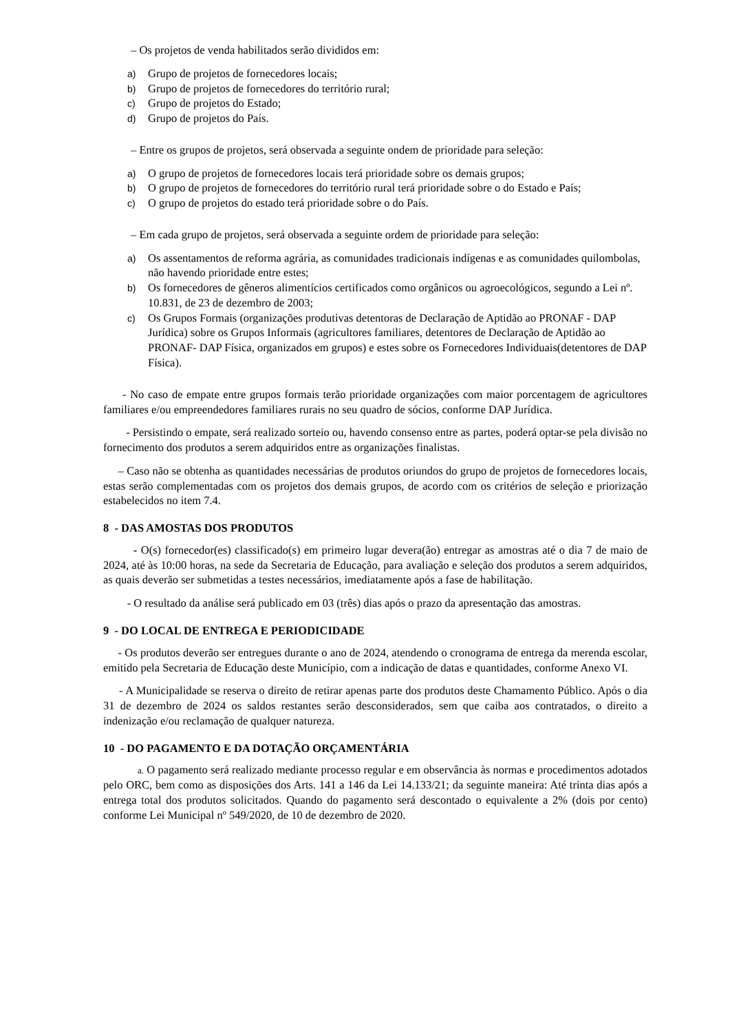– Os projetos de venda habilitados serão divididos em:
a) Grupo de projetos de fornecedores locais;
b) Grupo de projetos de fornecedores do território rural;
c) Grupo de projetos do Estado;
d) Grupo de projetos do País.
– Entre os grupos de projetos, será observada a seguinte ondem de prioridade para seleção:
a) O grupo de projetos de fornecedores locais terá prioridade sobre os demais grupos;
b) O grupo de projetos de fornecedores do território rural terá prioridade sobre o do Estado e País;
c) O grupo de projetos do estado terá prioridade sobre o do País.
– Em cada grupo de projetos, será observada a seguinte ordem de prioridade para seleção:
a) Os assentamentos de reforma agrária, as comunidades tradicionais indígenas e as comunidades quilombolas, não havendo prioridade entre estes;
b) Os fornecedores de gêneros alimentícios certificados como orgânicos ou agroecológicos, segundo a Lei nº. 10.831, de 23 de dezembro de 2003;
c) Os Grupos Formais (organizações produtivas detentoras de Declaração de Aptidão ao PRONAF - DAP Jurídica) sobre os Grupos Informais (agricultores familiares, detentores de Declaração de Aptidão ao PRONAF- DAP Física, organizados em grupos) e estes sobre os Fornecedores Individuais(detentores de DAP Física).
- No caso de empate entre grupos formais terão prioridade organizações com maior porcentagem de agricultores familiares e/ou empreendedores familiares rurais no seu quadro de sócios, conforme DAP Jurídica.
- Persistindo o empate, será realizado sorteio ou, havendo consenso entre as partes, poderá optar-se pela divisão no fornecimento dos produtos a serem adquiridos entre as organizações finalistas.
– Caso não se obtenha as quantidades necessárias de produtos oriundos do grupo de projetos de fornecedores locais, estas serão complementadas com os projetos dos demais grupos, de acordo com os critérios de seleção e priorização estabelecidos no item 7.4.
8 - DAS AMOSTAS DOS PRODUTOS
- O(s) fornecedor(es) classificado(s) em primeiro lugar devera(ão) entregar as amostras até o dia 7 de maio de 2024, até às 10:00 horas, na sede da Secretaria de Educação, para avaliação e seleção dos produtos a serem adquiridos, as quais deverão ser submetidas a testes necessários, imediatamente após a fase de habilitação.
- O resultado da análise será publicado em 03 (três) dias após o prazo da apresentação das amostras.
9 - DO LOCAL DE ENTREGA E PERIODICIDADE
- Os produtos deverão ser entregues durante o ano de 2024, atendendo o cronograma de entrega da merenda escolar, emitido pela Secretaria de Educação deste Município, com a indicação de datas e quantidades, conforme Anexo VI.
- A Municipalidade se reserva o direito de retirar apenas parte dos produtos deste Chamamento Público. Após o dia 31 de dezembro de 2024 os saldos restantes serão desconsiderados, sem que caiba aos contratados, o direito a indenização e/ou reclamação de qualquer natureza.
10 - DO PAGAMENTO E DA DOTAÇÃO ORÇAMENTÁRIA
a. O pagamento será realizado mediante processo regular e em observância às normas e procedimentos adotados pelo ORC, bem como as disposições dos Arts. 141 a 146 da Lei 14.133/21; da seguinte maneira: Até trinta dias após a entrega total dos produtos solicitados. Quando do pagamento será descontado o equivalente a 2% (dois por cento) conforme Lei Municipal nº 549/2020, de 10 de dezembro de 2020.